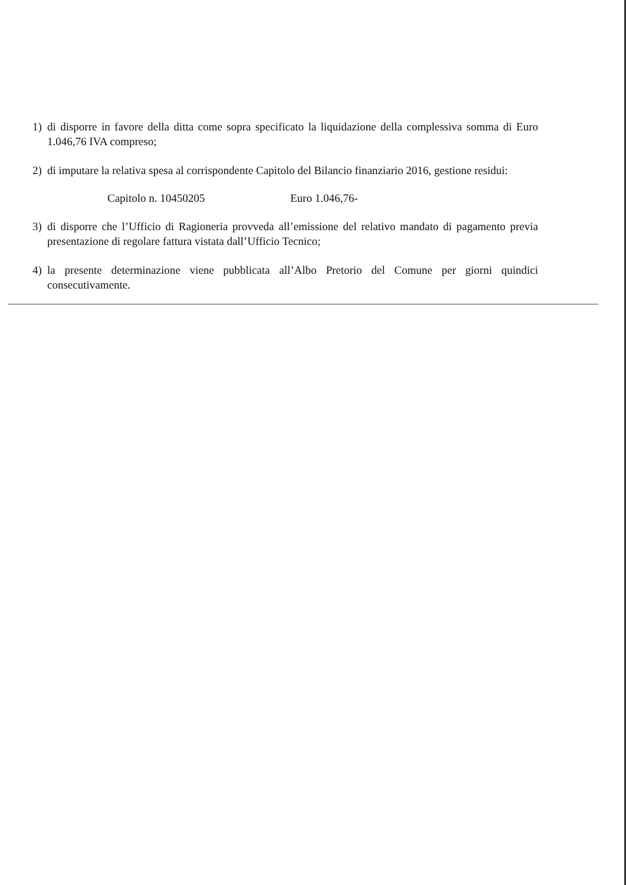1) di disporre in favore della ditta come sopra specificato la liquidazione della complessiva somma di Euro 1.046,76 IVA compreso;
2) di imputare la relativa spesa al corrispondente Capitolo del Bilancio finanziario 2016, gestione residui:
Capitolo n. 10450205 Euro 1.046,76-
3) di disporre che l’Ufficio di Ragioneria provveda all’emissione del relativo mandato di pagamento previa presentazione di regolare fattura vistata dall’Ufficio Tecnico;
4) la presente determinazione viene pubblicata all’Albo Pretorio del Comune per giorni quindici consecutivamente.